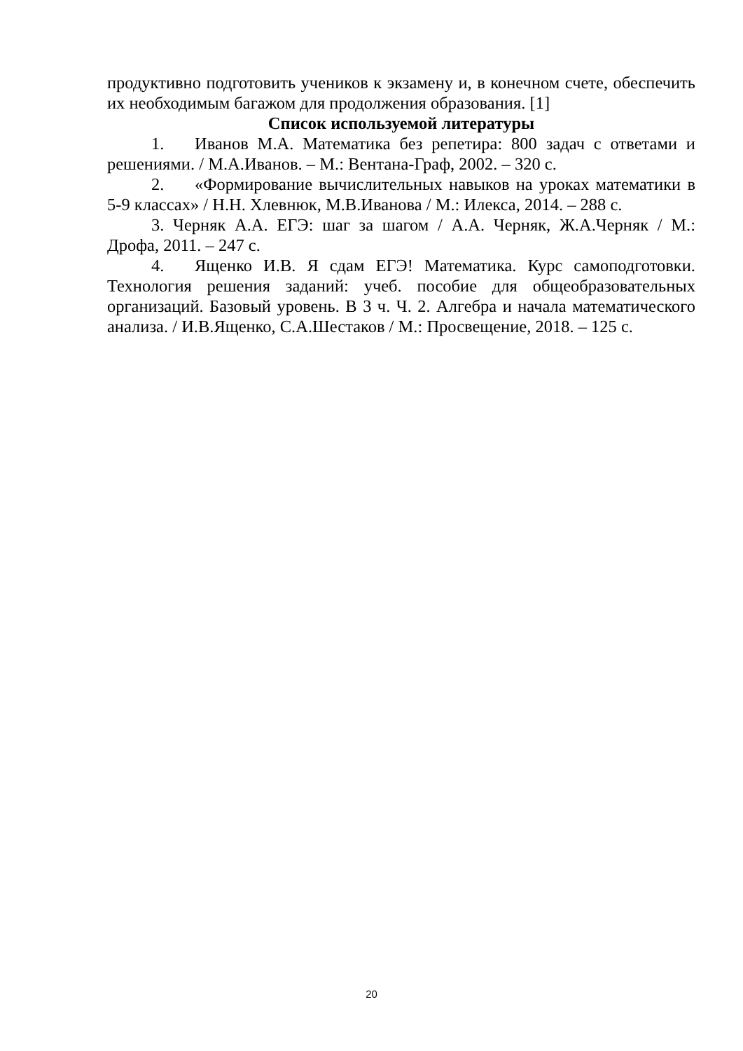продуктивно подготовить учеников к экзамену и, в конечном счете, обеспечить их необходимым багажом для продолжения образования. [1]
Список используемой литературы
1. Иванов М.А. Математика без репетира: 800 задач с ответами и решениями. / М.А.Иванов. – М.: Вентана-Граф, 2002. – 320 с.
2. «Формирование вычислительных навыков на уроках математики в 5-9 классах» / Н.Н. Хлевнюк, М.В.Иванова / М.: Илекса, 2014. – 288 с.
3. Черняк А.А. ЕГЭ: шаг за шагом / А.А. Черняк, Ж.А.Черняк / М.: Дрофа, 2011. – 247 с.
4. Ященко И.В. Я сдам ЕГЭ! Математика. Курс самоподготовки. Технология решения заданий: учеб. пособие для общеобразовательных организаций. Базовый уровень. В 3 ч. Ч. 2. Алгебра и начала математического анализа. / И.В.Ященко, С.А.Шестаков / М.: Просвещение, 2018. – 125 с.
20